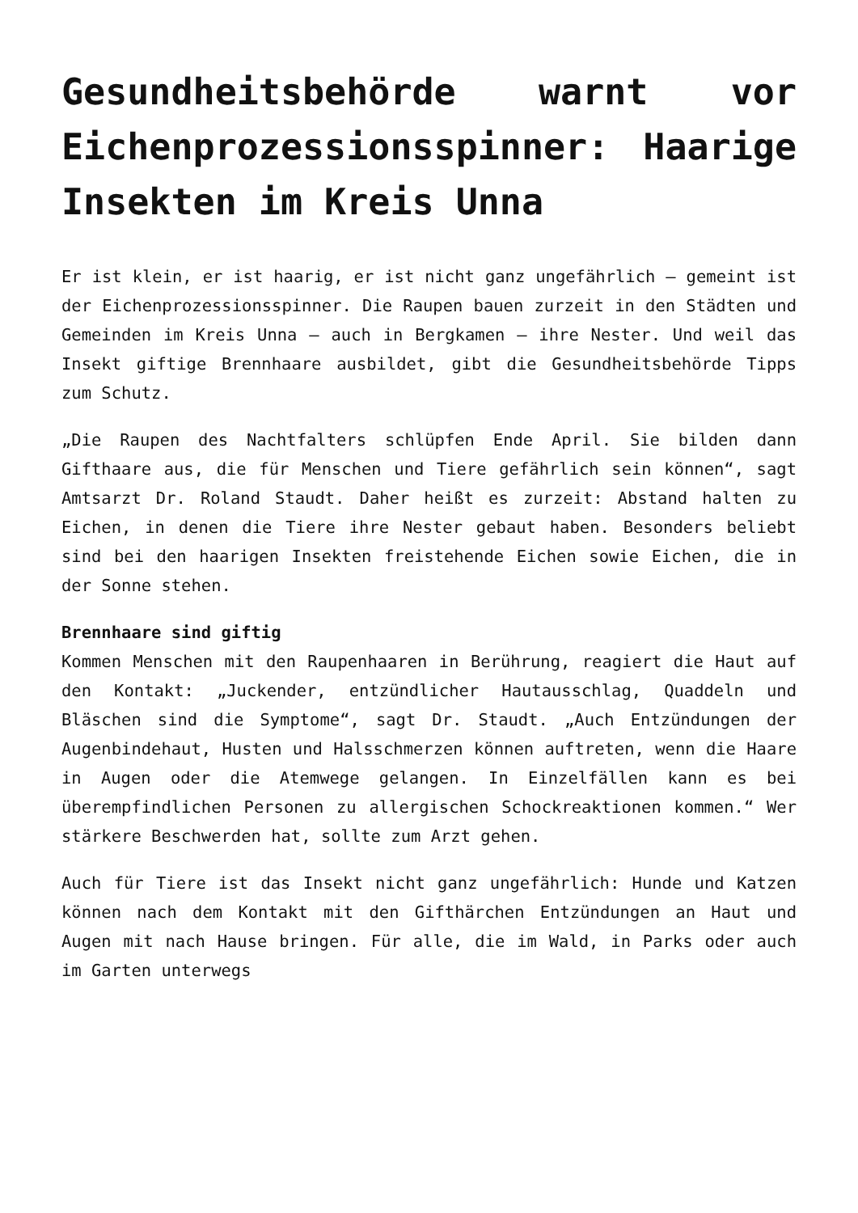Gesundheitsbehörde warnt vor Eichenprozessionsspinner: Haarige Insekten im Kreis Unna
Er ist klein, er ist haarig, er ist nicht ganz ungefährlich – gemeint ist der Eichenprozessionsspinner. Die Raupen bauen zurzeit in den Städten und Gemeinden im Kreis Unna – auch in Bergkamen – ihre Nester. Und weil das Insekt giftige Brennhaare ausbildet, gibt die Gesundheitsbehörde Tipps zum Schutz.
„Die Raupen des Nachtfalters schlüpfen Ende April. Sie bilden dann Gifthaare aus, die für Menschen und Tiere gefährlich sein können“, sagt Amtsarzt Dr. Roland Staudt. Daher heißt es zurzeit: Abstand halten zu Eichen, in denen die Tiere ihre Nester gebaut haben. Besonders beliebt sind bei den haarigen Insekten freistehende Eichen sowie Eichen, die in der Sonne stehen.
Brennhaare sind giftig
Kommen Menschen mit den Raupenhaaren in Berührung, reagiert die Haut auf den Kontakt: „Juckender, entzündlicher Hautausschlag, Quaddeln und Bläschen sind die Symptome“, sagt Dr. Staudt. „Auch Entzündungen der Augenbindehaut, Husten und Halsschmerzen können auftreten, wenn die Haare in Augen oder die Atemwege gelangen. In Einzelfällen kann es bei überempfindlichen Personen zu allergischen Schockreaktionen kommen.“ Wer stärkere Beschwerden hat, sollte zum Arzt gehen.
Auch für Tiere ist das Insekt nicht ganz ungefährlich: Hunde und Katzen können nach dem Kontakt mit den Gifthärchen Entzündungen an Haut und Augen mit nach Hause bringen. Für alle, die im Wald, in Parks oder auch im Garten unterwegs